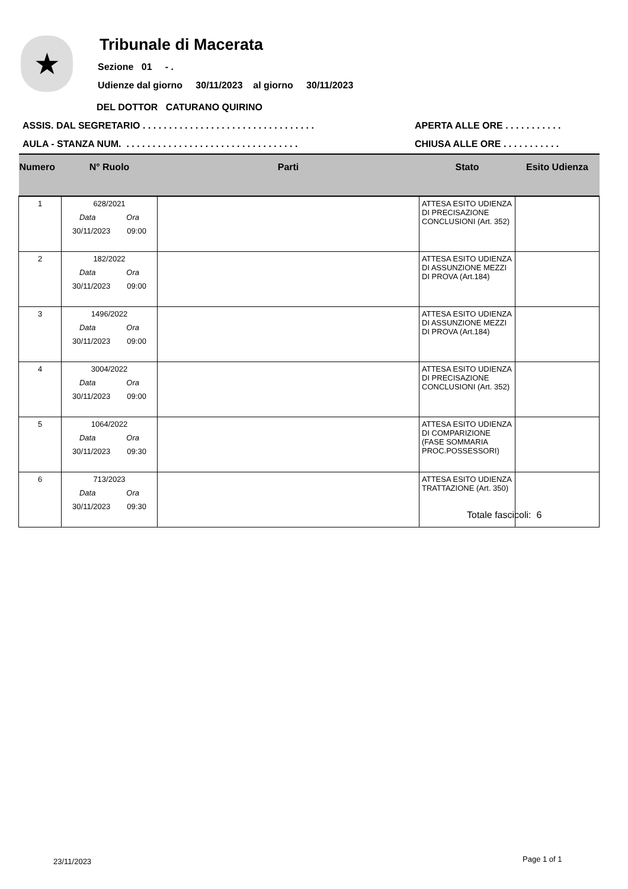★ Tribunale di Macerata
Sezione 01 - .
Udienze dal giorno 30/11/2023 al giorno 30/11/2023
DEL DOTTOR CATURANO QUIRINO
ASSIS. DAL SEGRETARIO . . . . . . . . . . . . . . . . . . . . . . . . . . . . . . . . .
APERTA ALLE ORE . . . . . . . . . . .
AULA - STANZA NUM. . . . . . . . . . . . . . . . . . . . . . . . . . . . . . . . . .
CHIUSA ALLE ORE . . . . . . . . . . .
| Numero | N° Ruolo | Parti | Stato | Esito Udienza |
| --- | --- | --- | --- | --- |
| 1 | 628/2021 Data Ora 30/11/2023 09:00 | | ATTESA ESITO UDIENZA DI PRECISAZIONE CONCLUSIONI (Art. 352) | |
| 2 | 182/2022 Data Ora 30/11/2023 09:00 | | ATTESA ESITO UDIENZA DI ASSUNZIONE MEZZI DI PROVA (Art.184) | |
| 3 | 1496/2022 Data Ora 30/11/2023 09:00 | | ATTESA ESITO UDIENZA DI ASSUNZIONE MEZZI DI PROVA (Art.184) | |
| 4 | 3004/2022 Data Ora 30/11/2023 09:00 | | ATTESA ESITO UDIENZA DI PRECISAZIONE CONCLUSIONI (Art. 352) | |
| 5 | 1064/2022 Data Ora 30/11/2023 09:30 | | ATTESA ESITO UDIENZA DI COMPARIZIONE (FASE SOMMARIA PROC.POSSESSORI) | |
| 6 | 713/2023 Data Ora 30/11/2023 09:30 | | ATTESA ESITO UDIENZA TRATTAZIONE (Art. 350) | |
Totale fascicoli: 6
23/11/2023 Page 1 of 1